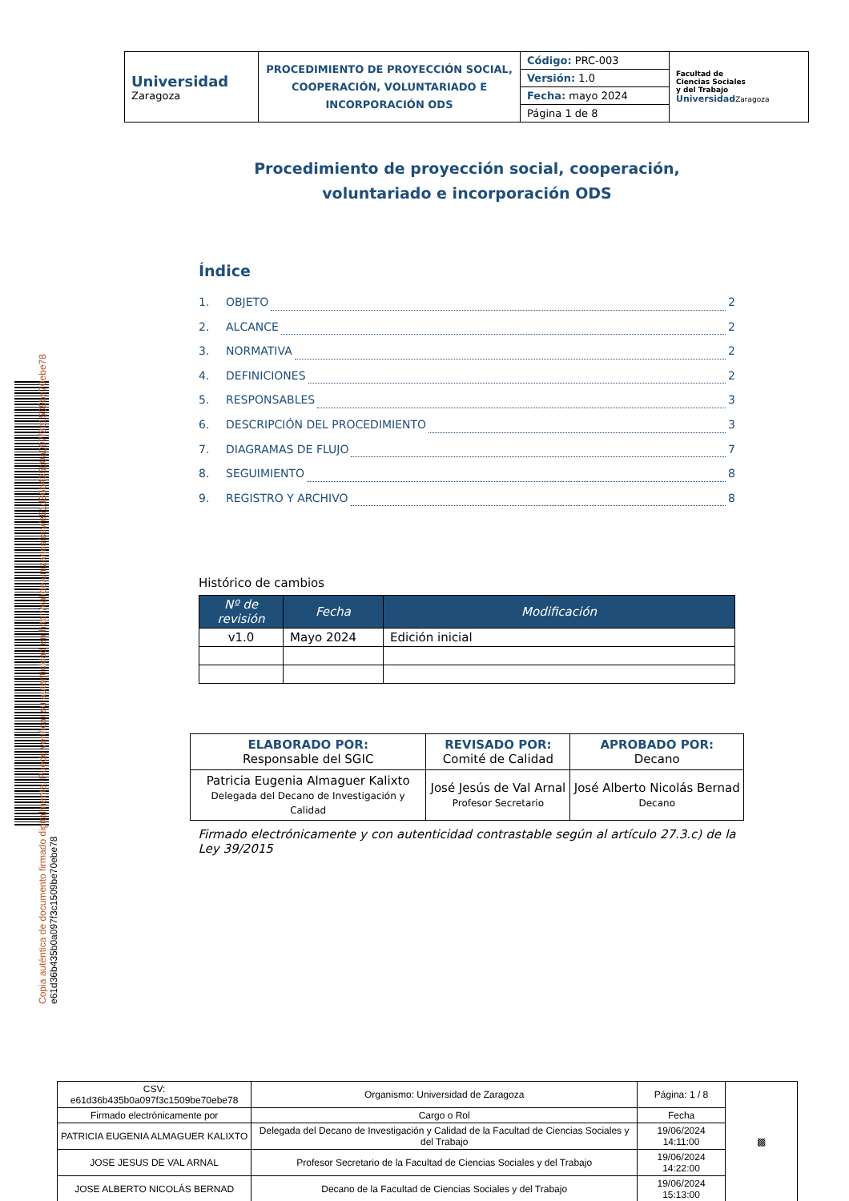Copia auténtica de documento firmado digitalmente. Puede verificar su autenticidad en http://valide.unizar.es/csv/e61d36b435b0a097f3c1509be70ebe78
e61d36b435b0a097f3c1509be70ebe78
| Universidad Zaragoza | PROCEDIMIENTO DE PROYECCIÓN SOCIAL, COOPERACIÓN, VOLUNTARIADO E INCORPORACIÓN ODS | Código: PRC-003 | Facultad de Ciencias Sociales y del Trabajo Universidad Zaragoza |
| | | Versión: 1.0 | |
| | | Fecha: mayo 2024 | |
| | | Página 1 de 8 | |
Procedimiento de proyección social, cooperación, voluntariado e incorporación ODS
Índice
1. OBJETO 2
2. ALCANCE 2
3. NORMATIVA 2
4. DEFINICIONES 2
5. RESPONSABLES 3
6. DESCRIPCIÓN DEL PROCEDIMIENTO 3
7. DIAGRAMAS DE FLUJO 7
8. SEGUIMIENTO 8
9. REGISTRO Y ARCHIVO 8
Histórico de cambios
| Nº de revisión | Fecha | Modificación |
| --- | --- | --- |
| v1.0 | Mayo 2024 | Edición inicial |
| ELABORADO POR: Responsable del SGIC | REVISADO POR: Comité de Calidad | APROBADO POR: Decano |
| Patricia Eugenia Almaguer Kalixto Delegada del Decano de Investigación y Calidad | José Jesús de Val Arnal Profesor Secretario | José Alberto Nicolás Bernad Decano |
| Firmado electrónicamente y con autenticidad contrastable según al artículo 27.3.c) de la Ley 39/2015 | | |
| CSV: e61d36b435b0a097f3c1509be70ebe78 | Organismo: Universidad de Zaragoza | Página: 1 / 8 | ▩ |
| Firmado electrónicamente por | Cargo o Rol | Fecha | |
| PATRICIA EUGENIA ALMAGUER KALIXTO | Delegada del Decano de Investigación y Calidad de la Facultad de Ciencias Sociales y del Trabajo | 19/06/2024 14:11:00 | |
| JOSE JESUS DE VAL ARNAL | Profesor Secretario de la Facultad de Ciencias Sociales y del Trabajo | 19/06/2024 14:22:00 | |
| JOSE ALBERTO NICOLÁS BERNAD | Decano de la Facultad de Ciencias Sociales y del Trabajo | 19/06/2024 15:13:00 | |